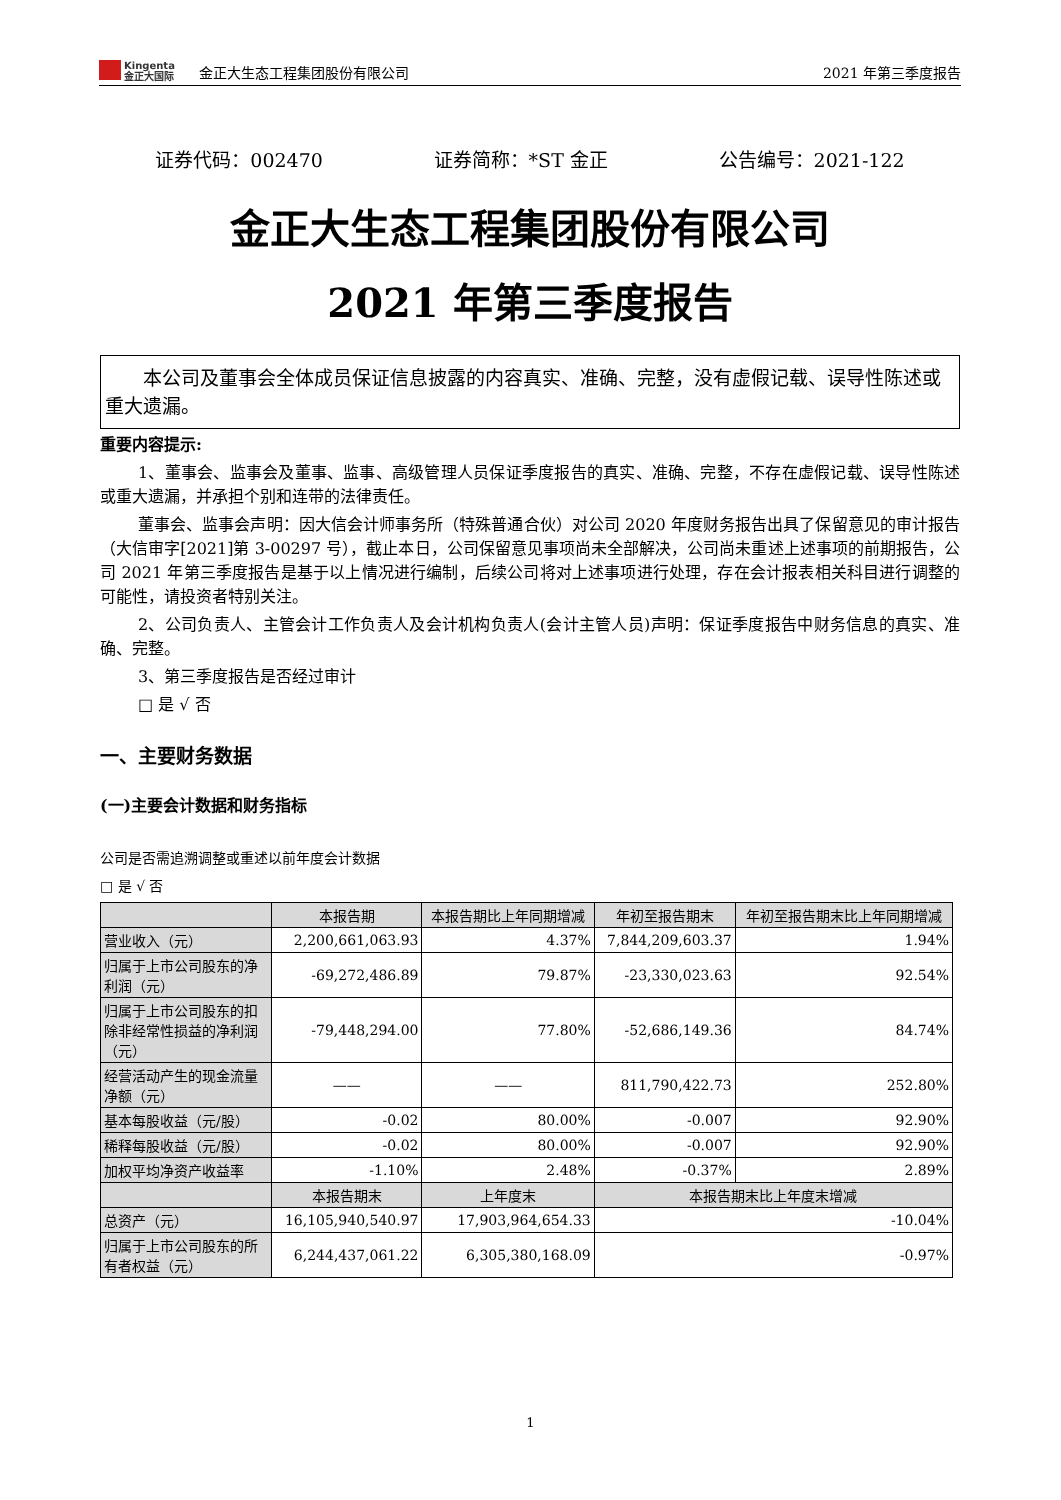Kingenta
金正大国际
金正大生态工程集团股份有限公司
2021 年第三季度报告
证券代码：002470 证券简称：*ST 金正 公告编号：2021-122
金正大生态工程集团股份有限公司
2021 年第三季度报告
  本公司及董事会全体成员保证信息披露的内容真实、准确、完整，没有虚假记载、误导性陈述或重大遗漏。
重要内容提示:
1、董事会、监事会及董事、监事、高级管理人员保证季度报告的真实、准确、完整，不存在虚假记载、误导性陈述或重大遗漏，并承担个别和连带的法律责任。
董事会、监事会声明：因大信会计师事务所（特殊普通合伙）对公司 2020 年度财务报告出具了保留意见的审计报告（大信审字[2021]第 3-00297 号），截止本日，公司保留意见事项尚未全部解决，公司尚未重述上述事项的前期报告，公司 2021 年第三季度报告是基于以上情况进行编制，后续公司将对上述事项进行处理，存在会计报表相关科目进行调整的可能性，请投资者特别关注。
2、公司负责人、主管会计工作负责人及会计机构负责人(会计主管人员)声明：保证季度报告中财务信息的真实、准确、完整。
3、第三季度报告是否经过审计
□ 是 √ 否
一、主要财务数据
(一)主要会计数据和财务指标
公司是否需追溯调整或重述以前年度会计数据
□ 是 √ 否
| | 本报告期 | 本报告期比上年同期增减 | 年初至报告期末 | 年初至报告期末比上年同期增减 |
| --- | --- | --- | --- | --- |
| 营业收入（元） | 2,200,661,063.93 | 4.37% | 7,844,209,603.37 | 1.94% |
| 归属于上市公司股东的净利润（元） | -69,272,486.89 | 79.87% | -23,330,023.63 | 92.54% |
| 归属于上市公司股东的扣除非经常性损益的净利润（元） | -79,448,294.00 | 77.80% | -52,686,149.36 | 84.74% |
| 经营活动产生的现金流量净额（元） | —— | —— | 811,790,422.73 | 252.80% |
| 基本每股收益（元/股） | -0.02 | 80.00% | -0.007 | 92.90% |
| 稀释每股收益（元/股） | -0.02 | 80.00% | -0.007 | 92.90% |
| 加权平均净资产收益率 | -1.10% | 2.48% | -0.37% | 2.89% |
| | 本报告期末 | 上年度末 | 本报告期末比上年度末增减 | |
| 总资产（元） | 16,105,940,540.97 | 17,903,964,654.33 | -10.04% | |
| 归属于上市公司股东的所有者权益（元） | 6,244,437,061.22 | 6,305,380,168.09 | -0.97% | |
1